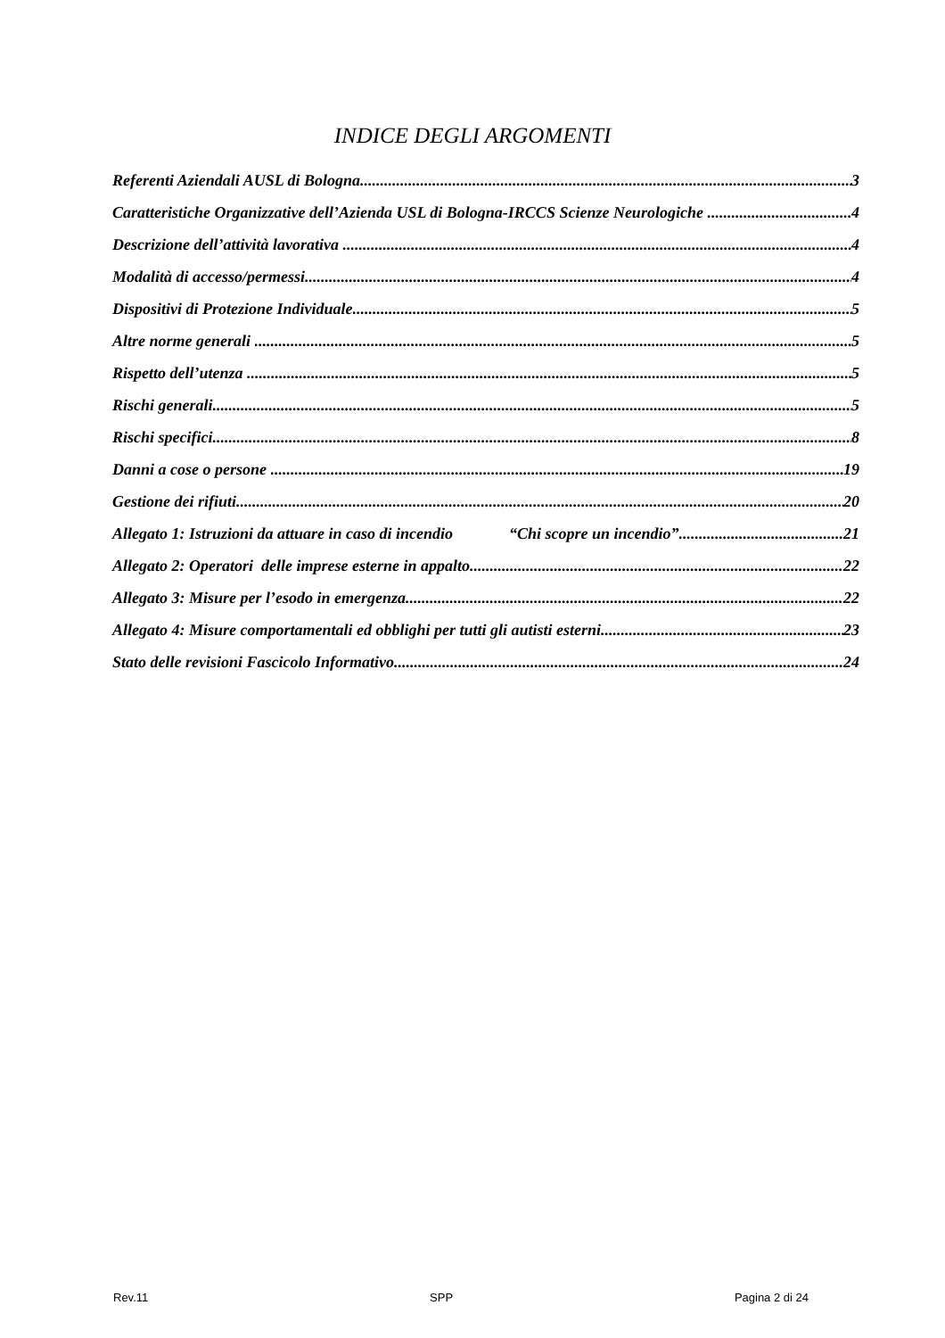INDICE DEGLI ARGOMENTI
Referenti Aziendali AUSL di Bologna 3
Caratteristiche Organizzative dell’Azienda USL di Bologna-IRCCS Scienze Neurologiche 4
Descrizione dell’attività lavorativa 4
Modalità di accesso/permessi 4
Dispositivi di Protezione Individuale 5
Altre norme generali 5
Rispetto dell’utenza 5
Rischi generali 5
Rischi specifici 8
Danni a cose o persone 19
Gestione dei rifiuti 20
Allegato 1: Istruzioni da attuare in caso di incendio “Chi scopre un incendio” 21
Allegato 2: Operatori delle imprese esterne in appalto 22
Allegato 3: Misure per l’esodo in emergenza 22
Allegato 4: Misure comportamentali ed obblighi per tutti gli autisti esterni 23
Stato delle revisioni Fascicolo Informativo 24
Rev.11 SPP Pagina 2 di 24